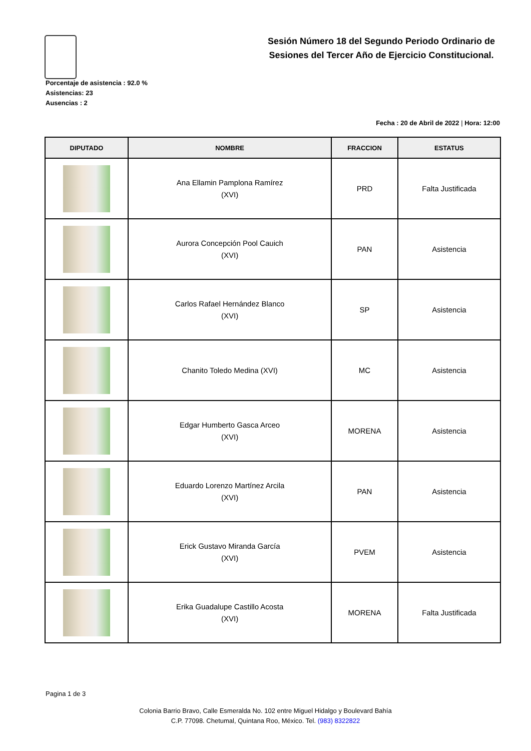Sesión Número 18 del Segundo Periodo Ordinario de Sesiones del Tercer Año de Ejercicio Constitucional.
Porcentaje de asistencia : 92.0 %
Asistencias: 23
Ausencias : 2
Fecha : 20 de Abril de 2022 | Hora: 12:00
| DIPUTADO | NOMBRE | FRACCION | ESTATUS |
| --- | --- | --- | --- |
| | Ana Ellamin Pamplona Ramírez (XVI) | PRD | Falta Justificada |
| | Aurora Concepción Pool Cauich (XVI) | PAN | Asistencia |
| | Carlos Rafael Hernández Blanco (XVI) | SP | Asistencia |
| | Chanito Toledo Medina (XVI) | MC | Asistencia |
| | Edgar Humberto Gasca Arceo (XVI) | MORENA | Asistencia |
| | Eduardo Lorenzo Martínez Arcila (XVI) | PAN | Asistencia |
| | Erick Gustavo Miranda García (XVI) | PVEM | Asistencia |
| | Erika Guadalupe Castillo Acosta (XVI) | MORENA | Falta Justificada |
Pagina 1 de 3
Colonia Barrio Bravo, Calle Esmeralda No. 102 entre Miguel Hidalgo y Boulevard Bahía
C.P. 77098. Chetumal, Quintana Roo, México. Tel. (983) 8322822